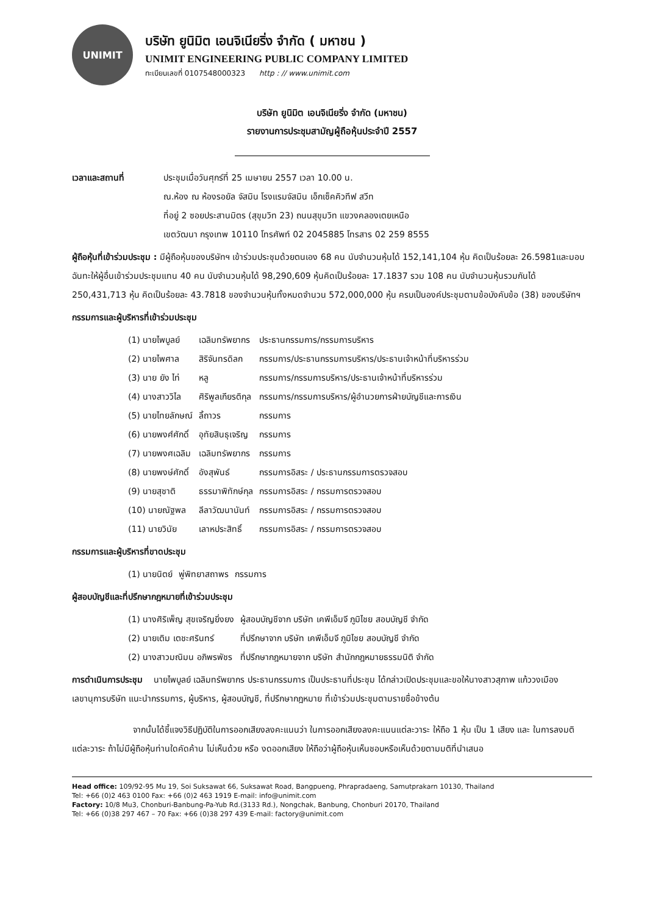UNIMIT
บริษัท ยูนิมิต เอนจิเนียริ่ง จำกัด ( มหาชน )
UNIMIT ENGINEERING PUBLIC COMPANY LIMITED
ทะเบียนเลขที่ 0107548000323 http : // www.unimit.com
บริษัท ยูนิมิต เอนจิเนียริ่ง จำกัด (มหาชน)
รายงานการประชุมสามัญผู้ถือหุ้นประจำปี 2557
เวลาและสถานที่ ประชุมเมื่อวันศุกร์ที่ 25 เมษายน 2557 เวลา 10.00 น.
ณ.ห้อง ณ ห้องรอยัล จัสมิน โรงแรมจัสมิน เอ็กเซ็คคิวทีฟ สวีท
ที่อยู่ 2 ซอยประสานมิตร (สุขุมวิท 23) ถนนสุขุมวิท แขวงคลองเตยเหนือ
เขตวัฒนา กรุงเทพ 10110 โทรศัพท์ 02 2045885 โทรสาร 02 259 8555
ผู้ถือหุ้นที่เข้าร่วมประชุม : มีผู้ถือหุ้นของบริษัทฯ เข้าร่วมประชุมด้วยตนเอง 68 คน นับจำนวนหุ้นได้ 152,141,104 หุ้น คิดเป็นร้อยละ 26.5981และมอบฉันทะให้ผู้อื่นเข้าร่วมประชุมแทน 40 คน นับจำนวนหุ้นได้ 98,290,609 หุ้นคิดเป็นร้อยละ 17.1837 รวม 108 คน นับจำนวนหุ้นรวมกันได้ 250,431,713 หุ้น คิดเป็นร้อยละ 43.7818 ของจำนวนหุ้นทั้งหมดจำนวน 572,000,000 หุ้น ครบเป็นองค์ประชุมตามข้อบังคับข้อ (38) ของบริษัทฯ
กรรมการและผู้บริหารที่เข้าร่วมประชุม
| (1) นายไพบูลย์ | เฉลิมทรัพยากร | ประธานกรรมการ/กรรมการบริหาร |
| (2) นายไพศาล | สิริจันทรดิลก | กรรมการ/ประธานกรรมการบริหาร/ประธานเจ้าหน้าที่บริหารร่วม |
| (3) นาย ยัง ไท่ | หลู | กรรมการ/กรรมการบริหาร/ประธานเจ้าหน้าที่บริหารร่วม |
| (4) นางสาววิไล | ศิริพูลเกียรติกุล | กรรมการ/กรรมการบริหาร/ผู้อำนวยการฝ่ายบัญชีและการเงิน |
| (5) นายไทยลักษณ์ | ลิ้ถาวร | กรรมการ |
| (6) นายพงศ์ศักดิ์ | อุทัยสินธุเจริญ | กรรมการ |
| (7) นายพงศเฉลิม | เฉลิมทรัพยากร | กรรมการ |
| (8) นายพงษ์ศักดิ์ | อังสุพันธ์ | กรรมการอิสระ / ประธานกรรมการตรวจสอบ |
| (9) นายสุชาติ | ธรรมาพิทักษ์กุล | กรรมการอิสระ / กรรมการตรวจสอบ |
| (10) นายณัฐพล | ลีลาวัฒนานันท์ | กรรมการอิสระ / กรรมการตรวจสอบ |
| (11) นายวินัย | เลาหประสิทธิ์ | กรรมการอิสระ / กรรมการตรวจสอบ |
กรรมการและผู้บริหารที่ขาดประชุม
| (1) นายนิตย์ | พู่พิทยาสถาพร | กรรมการ |
ผู้สอบบัญชีและที่ปรึกษากฎหมายที่เข้าร่วมประชุม
| (1) นางศิริเพ็ญ สุขเจริญยิ่งยง | ผู้สอบบัญชีจาก บริษัท เคพีเอ็มจี ภูมิไชย สอบบัญชี จำกัด |
| (2) นายเติม เตชะศรินทร์ | ที่ปรึกษาจาก บริษัท เคพีเอ็มจี ภูมิไชย สอบบัญชี จำกัด |
| (2) นางสาวมณิมน อภิพรพัชร | ที่ปรึกษากฎหมายจาก บริษัท สำนักกฎหมายธรรมนิติ จำกัด |
การดำเนินการประชุม นายไพบูลย์ เฉลิมทรัพยากร ประธานกรรมการ เป็นประธานที่ประชุม ได้กล่าวเปิดประชุมและขอให้นางสาวสุภาพ แก้ววงเมือง เลขานุการบริษัท แนะนำกรรมการ, ผู้บริหาร, ผู้สอบบัญชี, ที่ปรึกษากฎหมาย ที่เข้าร่วมประชุมตามรายชื่อข้างต้น
จากนั้นได้ชี้แจงวิธีปฏิบัติในการออกเสียงลงคะแนนว่า ในการออกเสียงลงคะแนนแต่ละวาระ ให้ถือ 1 หุ้น เป็น 1 เสียง และ ในการลงมติแต่ละวาระ ถ้าไม่มีผู้ถือหุ้นท่านใดคัดค้าน ไม่เห็นด้วย หรือ งดออกเสียง ให้ถือว่าผู้ถือหุ้นเห็นชอบหรือเห็นด้วยตามมติที่นำเสนอ
Head office: 109/92-95 Mu 19, Soi Suksawat 66, Suksawat Road, Bangpueng, Phrapradaeng, Samutprakarn 10130, Thailand
Tel: +66 (0)2 463 0100 Fax: +66 (0)2 463 1919 E-mail: info@unimit.com
Factory: 10/8 Mu3, Chonburi-Banbung-Pa-Yub Rd.(3133 Rd.), Nongchak, Banbung, Chonburi 20170, Thailand
Tel: +66 (0)38 297 467 – 70 Fax: +66 (0)38 297 439 E-mail: factory@unimit.com